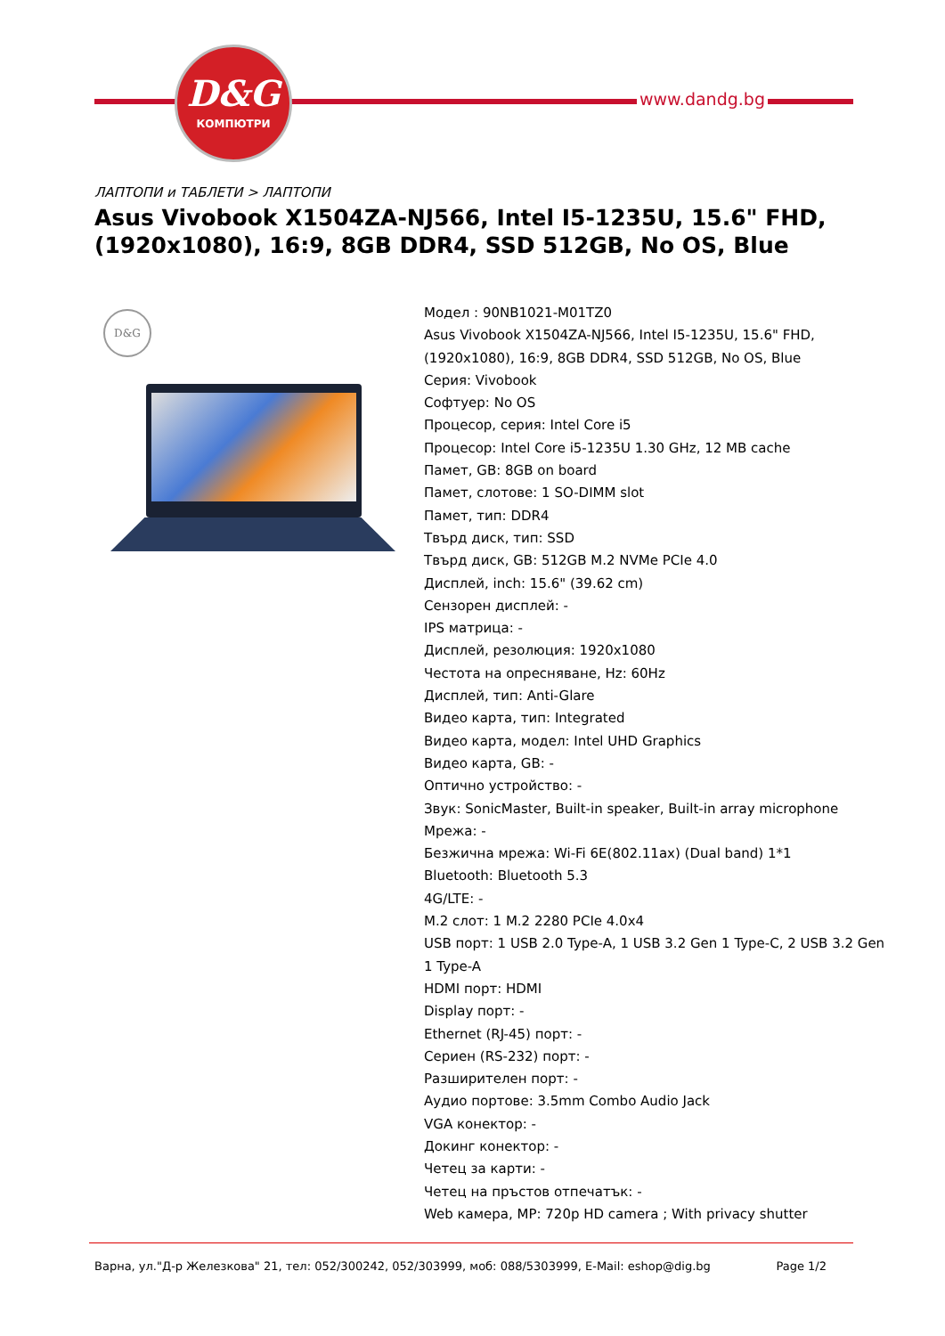D&G
КОМПЮТРИ
www.dandg.bg
ЛАПТОПИ и ТАБЛЕТИ > ЛАПТОПИ
Asus Vivobook X1504ZA-NJ566, Intel I5-1235U, 15.6" FHD,(1920x1080), 16:9, 8GB DDR4, SSD 512GB, No OS, Blue
D&G
Модел : 90NB1021-M01TZ0
Asus Vivobook X1504ZA-NJ566, Intel I5-1235U, 15.6" FHD,(1920x1080), 16:9, 8GB DDR4, SSD 512GB, No OS, Blue
Серия: Vivobook
Софтуер: No OS
Процесор, серия: Intel Core i5
Процесор: Intel Core i5-1235U 1.30 GHz, 12 MB cache
Памет, GB: 8GB on board
Памет, слотове: 1 SO-DIMM slot
Памет, тип: DDR4
Твърд диск, тип: SSD
Твърд диск, GB: 512GB M.2 NVMe PCIe 4.0
Дисплей, inch: 15.6" (39.62 cm)
Сензорен дисплей: -
IPS матрица: -
Дисплей, резолюция: 1920x1080
Честота на опресняване, Hz: 60Hz
Дисплей, тип: Anti-Glare
Видео карта, тип: Integrated
Видео карта, модел: Intel UHD Graphics
Видео карта, GB: -
Оптично устройство: -
Звук: SonicMaster, Built-in speaker, Built-in array microphone
Мрежа: -
Безжична мрежа: Wi-Fi 6E(802.11ax) (Dual band) 1*1
Bluetooth: Bluetooth 5.3
4G/LTE: -
M.2 слот: 1 M.2 2280 PCIe 4.0x4
USB порт: 1 USB 2.0 Type-A, 1 USB 3.2 Gen 1 Type-C, 2 USB 3.2 Gen 1 Type-A
HDMI порт: HDMI
Display порт: -
Ethernet (RJ-45) порт: -
Сериен (RS-232) порт: -
Разширителен порт: -
Аудио портове: 3.5mm Combo Audio Jack
VGA конектор: -
Докинг конектор: -
Четец за карти: -
Четец на пръстов отпечатък: -
Web камера, MP: 720p HD camera ; With privacy shutter
Варна, ул."Д-р Железкова" 21, тел: 052/300242, 052/303999, моб: 088/5303999, E-Mail: eshop@dig.bg Page 1/2